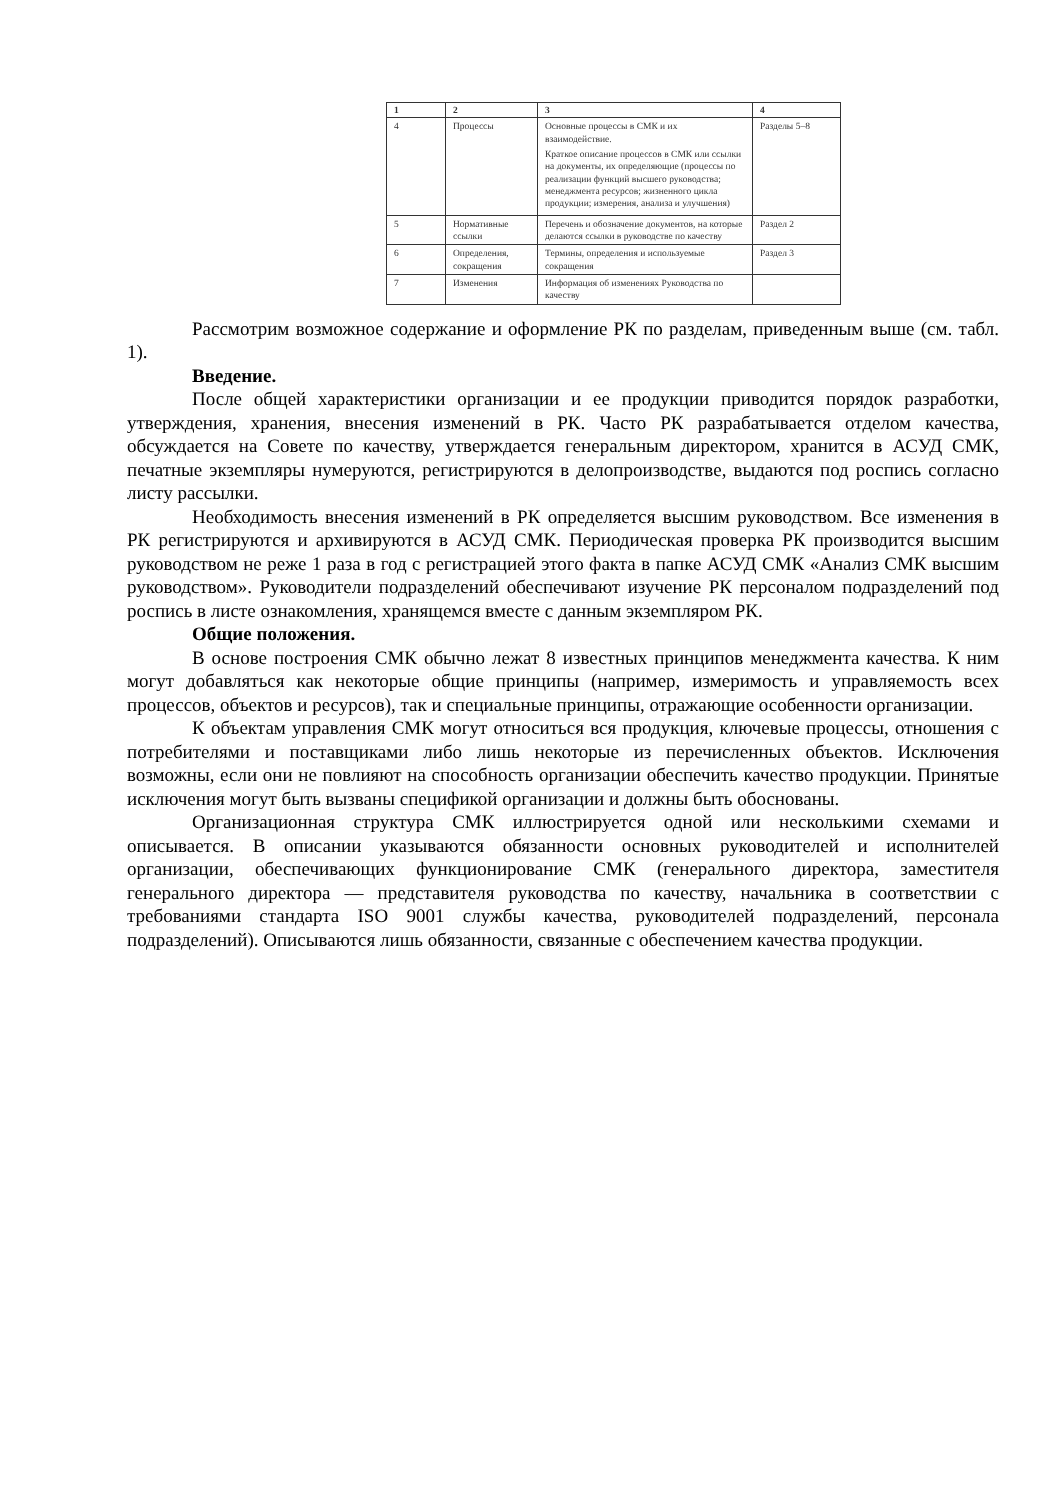| 1 | 2 | 3 | 4 |
| --- | --- | --- | --- |
| 4 | Процессы | Основные процессы в СМК и их взаимодействие. Краткое описание процессов в СМК или ссылки на документы, их определяющие (процессы по реализации функций высшего руководства; менеджмента ресурсов; жизненного цикла продукции; измерения, анализа и улучшения) | Разделы 5–8 |
| 5 | Нормативные ссылки | Перечень и обозначение документов, на которые делаются ссылки в руководстве по качеству | Раздел 2 |
| 6 | Определения, сокращения | Термины, определения и используемые сокращения | Раздел 3 |
| 7 | Изменения | Информация об изменениях Руководства по качеству | |
Рассмотрим возможное содержание и оформление РК по разделам, приведенным выше (см. табл. 1).
Введение.
После общей характеристики организации и ее продукции приводится порядок разработки, утверждения, хранения, внесения изменений в РК. Часто РК разрабатывается отделом качества, обсуждается на Совете по качеству, утверждается генеральным директором, хранится в АСУД СМК, печатные экземпляры нумеруются, регистрируются в делопроизводстве, выдаются под роспись согласно листу рассылки.
Необходимость внесения изменений в РК определяется высшим руководством. Все изменения в РК регистрируются и архивируются в АСУД СМК. Периодическая проверка РК производится высшим руководством не реже 1 раза в год с регистрацией этого факта в папке АСУД СМК «Анализ СМК высшим руководством». Руководители подразделений обеспечивают изучение РК персоналом подразделений под роспись в листе ознакомления, хранящемся вместе с данным экземпляром РК.
Общие положения.
В основе построения СМК обычно лежат 8 известных принципов менеджмента качества. К ним могут добавляться как некоторые общие принципы (например, измеримость и управляемость всех процессов, объектов и ресурсов), так и специальные принципы, отражающие особенности организации.
К объектам управления СМК могут относиться вся продукция, ключевые процессы, отношения с потребителями и поставщиками либо лишь некоторые из перечисленных объектов. Исключения возможны, если они не повлияют на способность организации обеспечить качество продукции. Принятые исключения могут быть вызваны спецификой организации и должны быть обоснованы.
Организационная структура СМК иллюстрируется одной или несколькими схемами и описывается. В описании указываются обязанности основных руководителей и исполнителей организации, обеспечивающих функционирование СМК (генерального директора, заместителя генерального директора — представителя руководства по качеству, начальника в соответствии с требованиями стандарта ISO 9001 службы качества, руководителей подразделений, персонала подразделений). Описываются лишь обязанности, связанные с обеспечением качества продукции.